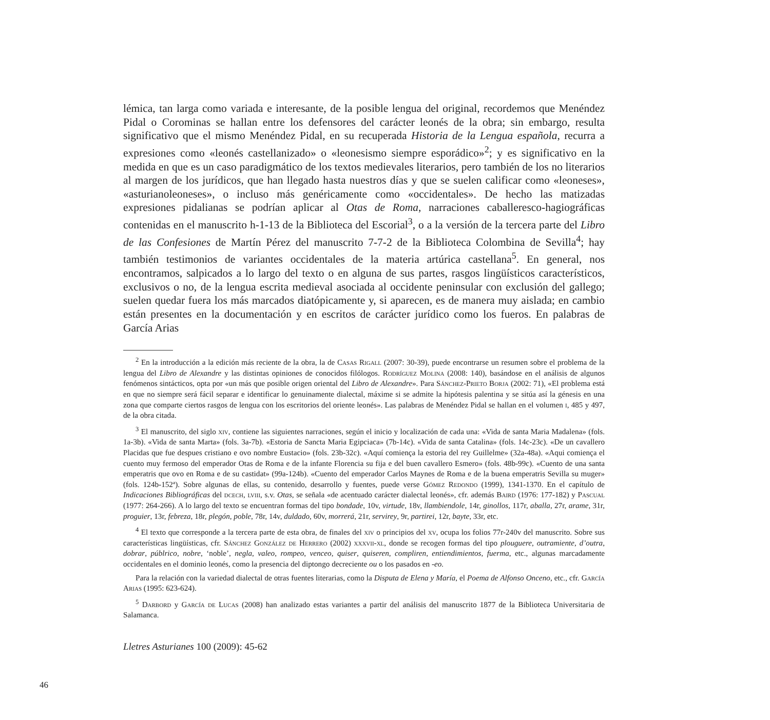lémica, tan larga como variada e interesante, de la posible lengua del original, recordemos que Menéndez Pidal o Corominas se hallan entre los defensores del carácter leonés de la obra; sin embargo, resulta significativo que el mismo Menéndez Pidal, en su recuperada Historia de la Lengua española, recurra a expresiones como «leonés castellanizado» o «leonesismo siempre esporádico»<sup>2</sup>; y es significativo en la medida en que es un caso paradigmático de los textos medievales literarios, pero también de los no literarios al margen de los jurídicos, que han llegado hasta nuestros días y que se suelen calificar como «leoneses», «asturianoleoneses», o incluso más genéricamente como «occidentales». De hecho las matizadas expresiones pidalianas se podrían aplicar al Otas de Roma, narraciones caballeresco-hagiográficas contenidas en el manuscrito h-1-13 de la Biblioteca del Escorial<sup>3</sup>, o a la versión de la tercera parte del Libro de las Confesiones de Martín Pérez del manuscrito 7-7-2 de la Biblioteca Colombina de Sevilla<sup>4</sup>; hay también testimonios de variantes occidentales de la materia artúrica castellana<sup>5</sup>. En general, nos encontramos, salpicados a lo largo del texto o en alguna de sus partes, rasgos lingüísticos característicos, exclusivos o no, de la lengua escrita medieval asociada al occidente peninsular con exclusión del gallego; suelen quedar fuera los más marcados diatópicamente y, si aparecen, es de manera muy aislada; en cambio están presentes en la documentación y en escritos de carácter jurídico como los fueros. En palabras de García Arias
<sup>2</sup> En la introducción a la edición más reciente de la obra, la de Casas Rigall (2007: 30-39), puede encontrarse un resumen sobre el problema de la lengua del Libro de Alexandre y las distintas opiniones de conocidos filólogos. Rodríguez Molina (2008: 140), basándose en el análisis de algunos fenómenos sintácticos, opta por «un más que posible origen oriental del Libro de Alexandre». Para Sánchez-Prieto Borja (2002: 71), «El problema está en que no siempre será fácil separar e identificar lo genuinamente dialectal, máxime si se admite la hipótesis palentina y se sitúa así la génesis en una zona que comparte ciertos rasgos de lengua con los escritorios del oriente leonés». Las palabras de Menéndez Pidal se hallan en el volumen i, 485 y 497, de la obra citada.
<sup>3</sup> El manuscrito, del siglo xiv, contiene las siguientes narraciones, según el inicio y localización de cada una: «Vida de santa Maria Madalena» (fols. 1a-3b). «Vida de santa Marta» (fols. 3a-7b). «Estoria de Sancta Maria Egipciaca» (7b-14c). «Vida de santa Catalina» (fols. 14c-23c). «De un cavallero Placidas que fue despues cristiano e ovo nombre Eustacio» (fols. 23b-32c). «Aquí comiença la estoria del rey Guillelme» (32a-48a). «Aqui comiença el cuento muy fermoso del emperador Otas de Roma e de la infante Florencia su fija e del buen cavallero Esmero» (fols. 48b-99c). «Cuento de una santa emperatris que ovo en Roma e de su castidat» (99a-124b). «Cuento del emperador Carlos Maynes de Roma e de la buena emperatris Sevilla su muger» (fols. 124b-152ª). Sobre algunas de ellas, su contenido, desarrollo y fuentes, puede verse Gómez Redondo (1999), 1341-1370. En el capítulo de Indicaciones Bibliográficas del dcech, lviii, s.v. Otas, se señala «de acentuado carácter dialectal leonés», cfr. además Baird (1976: 177-182) y Pascual (1977: 264-266). A lo largo del texto se encuentran formas del tipo bondade, 10v, virtude, 18v, llambiendole, 14r, ginollos, 117r, aballa, 27r, arame, 31r, proguier, 13r, febreza, 18r, plegón, poble, 78r, 14v, duldado, 60v, morrerá, 21r, servirey, 9r, partirei, 12r, bayte, 33r, etc.
<sup>4</sup> El texto que corresponde a la tercera parte de esta obra, de finales del xiv o principios del xv, ocupa los folios 77r-240v del manuscrito. Sobre sus características lingüísticas, cfr. Sánchez González de Herrero (2002) xxxvii-xl, donde se recogen formas del tipo plouguere, outramiente, d’outra, dobrar, públrico, nobre, ‘noble’, negla, valeo, rompeo, venceo, quiser, quiseren, compliren, entiendimientos, fuerma, etc., algunas marcadamente occidentales en el dominio leonés, como la presencia del diptongo decreciente ou o los pasados en -eo.
Para la relación con la variedad dialectal de otras fuentes literarias, como la Disputa de Elena y María, el Poema de Alfonso Onceno, etc., cfr. García Arias (1995: 623-624).
<sup>5</sup> Darbord y García de Lucas (2008) han analizado estas variantes a partir del análisis del manuscrito 1877 de la Biblioteca Universitaria de Salamanca.
Lletres Asturianes 100 (2009): 45-62
46